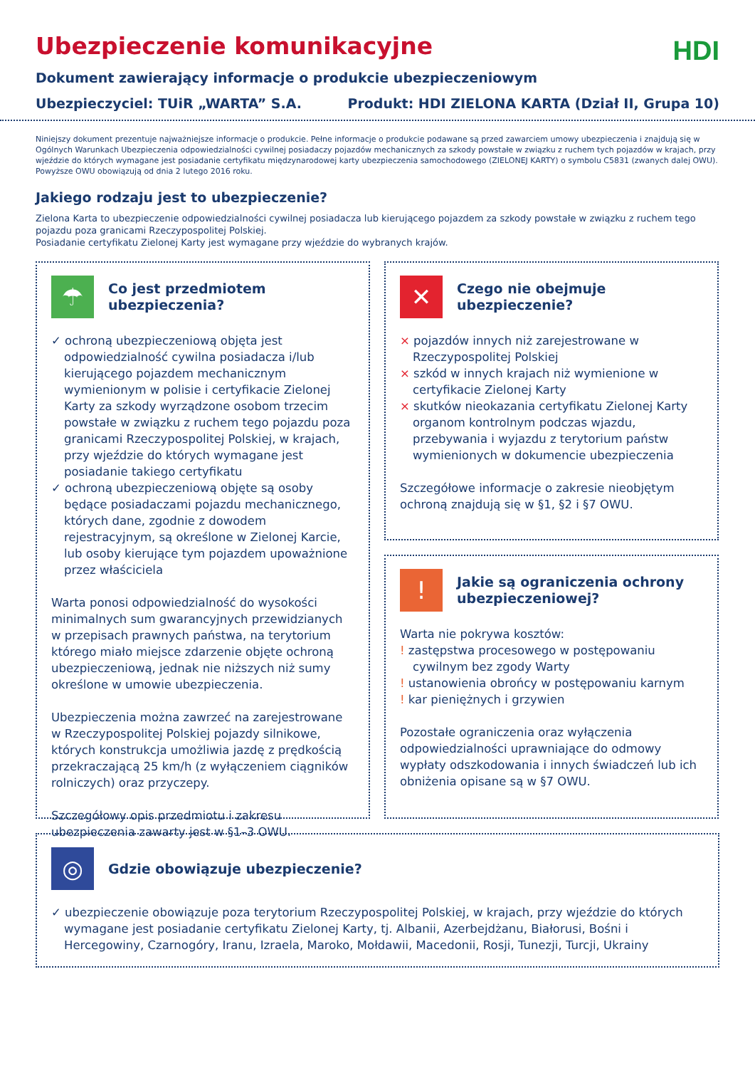Ubezpieczenie komunikacyjne
HDI
Dokument zawierający informacje o produkcie ubezpieczeniowym
Ubezpieczyciel: TUiR „WARTA” S.A. Produkt: HDI ZIELONA KARTA (Dział II, Grupa 10)
Niniejszy dokument prezentuje najważniejsze informacje o produkcie. Pełne informacje o produkcie podawane są przed zawarciem umowy ubezpieczenia i znajdują się w Ogólnych Warunkach Ubezpieczenia odpowiedzialności cywilnej posiadaczy pojazdów mechanicznych za szkody powstałe w związku z ruchem tych pojazdów w krajach, przy wjeździe do których wymagane jest posiadanie certyfikatu międzynarodowej karty ubezpieczenia samochodowego (ZIELONEJ KARTY) o symbolu C5831 (zwanych dalej OWU). Powyższe OWU obowiązują od dnia 2 lutego 2016 roku.
Jakiego rodzaju jest to ubezpieczenie?
Zielona Karta to ubezpieczenie odpowiedzialności cywilnej posiadacza lub kierującego pojazdem za szkody powstałe w związku z ruchem tego pojazdu poza granicami Rzeczypospolitej Polskiej.
Posiadanie certyfikatu Zielonej Karty jest wymagane przy wjeździe do wybranych krajów.
☂
Co jest przedmiotem ubezpieczenia?
✓ ochroną ubezpieczeniową objęta jest odpowiedzialność cywilna posiadacza i/lub kierującego pojazdem mechanicznym wymienionym w polisie i certyfikacie Zielonej Karty za szkody wyrządzone osobom trzecim powstałe w związku z ruchem tego pojazdu poza granicami Rzeczypospolitej Polskiej, w krajach, przy wjeździe do których wymagane jest posiadanie takiego certyfikatu
✓ ochroną ubezpieczeniową objęte są osoby będące posiadaczami pojazdu mechanicznego, których dane, zgodnie z dowodem rejestracyjnym, są określone w Zielonej Karcie, lub osoby kierujące tym pojazdem upoważnione przez właściciela
Warta ponosi odpowiedzialność do wysokości minimalnych sum gwarancyjnych przewidzianych w przepisach prawnych państwa, na terytorium którego miało miejsce zdarzenie objęte ochroną ubezpieczeniową, jednak nie niższych niż sumy określone w umowie ubezpieczenia.
Ubezpieczenia można zawrzeć na zarejestrowane w Rzeczypospolitej Polskiej pojazdy silnikowe, których konstrukcja umożliwia jazdę z prędkością przekraczającą 25 km/h (z wyłączeniem ciągników rolniczych) oraz przyczepy.
Szczegółowy opis przedmiotu i zakresu ubezpieczenia zawarty jest w §1–3 OWU.
✕
Czego nie obejmuje ubezpieczenie?
× pojazdów innych niż zarejestrowane w Rzeczypospolitej Polskiej
× szkód w innych krajach niż wymienione w certyfikacie Zielonej Karty
× skutków nieokazania certyfikatu Zielonej Karty organom kontrolnym podczas wjazdu, przebywania i wyjazdu z terytorium państw wymienionych w dokumencie ubezpieczenia
Szczegółowe informacje o zakresie nieobjętym ochroną znajdują się w §1, §2 i §7 OWU.
!
Jakie są ograniczenia ochrony ubezpieczeniowej?
Warta nie pokrywa kosztów:
! zastępstwa procesowego w postępowaniu cywilnym bez zgody Warty
! ustanowienia obrońcy w postępowaniu karnym
! kar pieniężnych i grzywien
Pozostałe ograniczenia oraz wyłączenia odpowiedzialności uprawniające do odmowy wypłaty odszkodowania i innych świadczeń lub ich obniżenia opisane są w §7 OWU.
◎
Gdzie obowiązuje ubezpieczenie?
✓ ubezpieczenie obowiązuje poza terytorium Rzeczypospolitej Polskiej, w krajach, przy wjeździe do których wymagane jest posiadanie certyfikatu Zielonej Karty, tj. Albanii, Azerbejdżanu, Białorusi, Bośni i Hercegowiny, Czarnogóry, Iranu, Izraela, Maroko, Mołdawii, Macedonii, Rosji, Tunezji, Turcji, Ukrainy